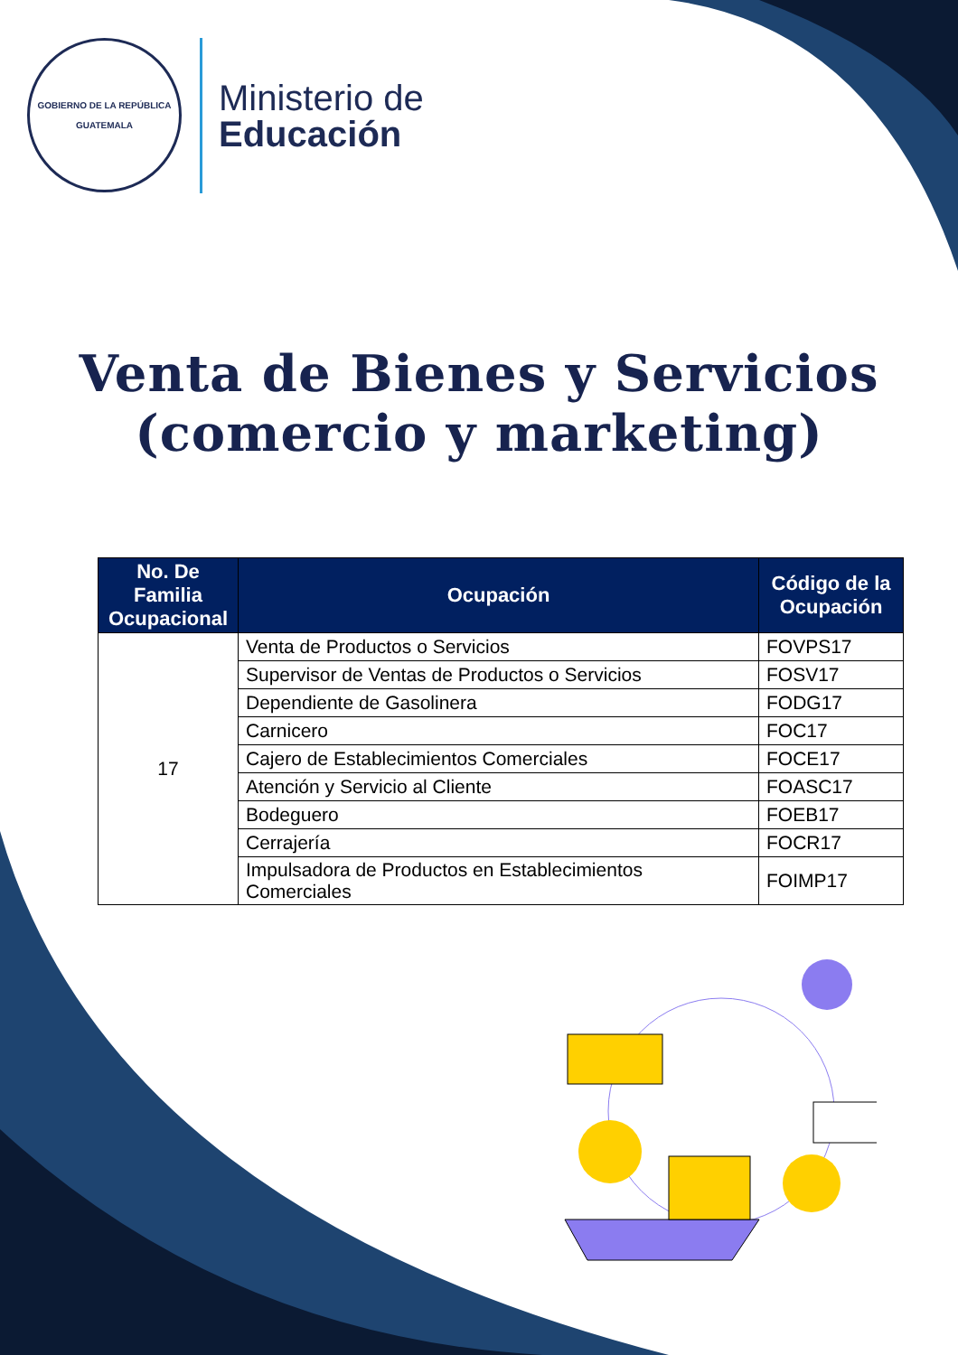GOBIERNO DE LA REPÚBLICA
GUATEMALA
Ministerio de
Educación
Venta de Bienes y Servicios
(comercio y marketing)
| No. De Familia Ocupacional | Ocupación | Código de la Ocupación |
| --- | --- | --- |
| 17 | Venta de Productos o Servicios | FOVPS17 |
| | Supervisor de Ventas de Productos o Servicios | FOSV17 |
| | Dependiente de Gasolinera | FODG17 |
| | Carnicero | FOC17 |
| | Cajero de Establecimientos Comerciales | FOCE17 |
| | Atención y Servicio al Cliente | FOASC17 |
| | Bodeguero | FOEB17 |
| | Cerrajería | FOCR17 |
| | Impulsadora de Productos en Establecimientos Comerciales | FOIMP17 |